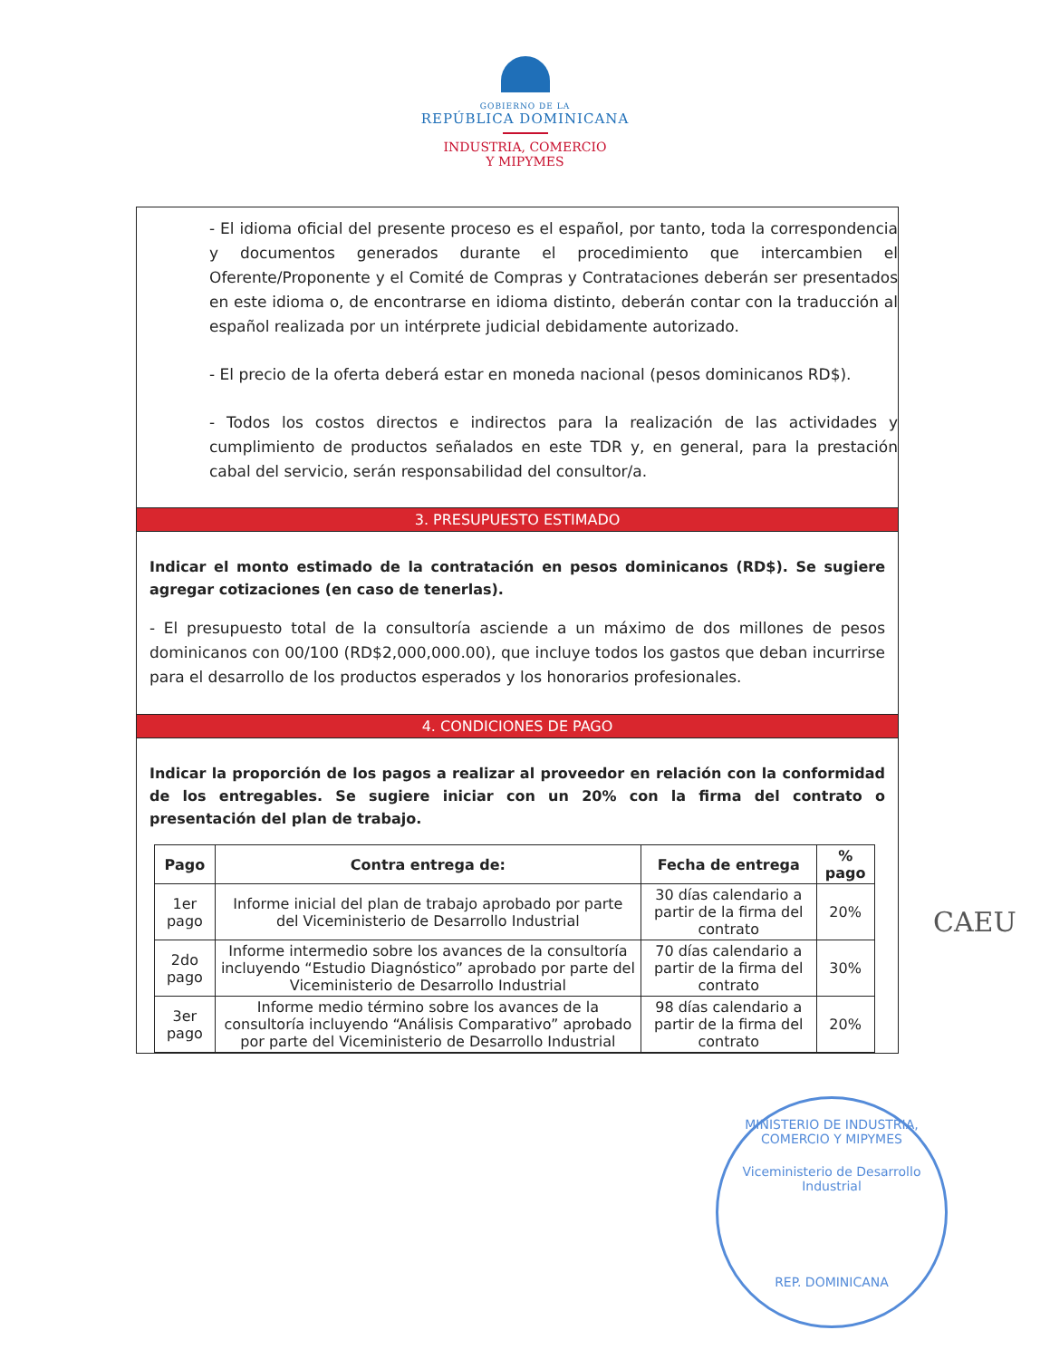GOBIERNO DE LA
REPÚBLICA DOMINICANA
INDUSTRIA, COMERCIO
Y MIPYMES
- El idioma oficial del presente proceso es el español, por tanto, toda la correspondencia y documentos generados durante el procedimiento que intercambien el Oferente/Proponente y el Comité de Compras y Contrataciones deberán ser presentados en este idioma o, de encontrarse en idioma distinto, deberán contar con la traducción al español realizada por un intérprete judicial debidamente autorizado.
- El precio de la oferta deberá estar en moneda nacional (pesos dominicanos RD$).
- Todos los costos directos e indirectos para la realización de las actividades y cumplimiento de productos señalados en este TDR y, en general, para la prestación cabal del servicio, serán responsabilidad del consultor/a.
3. PRESUPUESTO ESTIMADO
Indicar el monto estimado de la contratación en pesos dominicanos (RD$). Se sugiere agregar cotizaciones (en caso de tenerlas).
- El presupuesto total de la consultoría asciende a un máximo de dos millones de pesos dominicanos con 00/100 (RD$2,000,000.00), que incluye todos los gastos que deban incurrirse para el desarrollo de los productos esperados y los honorarios profesionales.
4. CONDICIONES DE PAGO
Indicar la proporción de los pagos a realizar al proveedor en relación con la conformidad de los entregables. Se sugiere iniciar con un 20% con la firma del contrato o presentación del plan de trabajo.
| Pago | Contra entrega de: | Fecha de entrega | % pago |
| --- | --- | --- | --- |
| 1er pago | Informe inicial del plan de trabajo aprobado por parte del Viceministerio de Desarrollo Industrial | 30 días calendario a partir de la firma del contrato | 20% |
| 2do pago | Informe intermedio sobre los avances de la consultoría incluyendo “Estudio Diagnóstico” aprobado por parte del Viceministerio de Desarrollo Industrial | 70 días calendario a partir de la firma del contrato | 30% |
| 3er pago | Informe medio término sobre los avances de la consultoría incluyendo “Análisis Comparativo” aprobado por parte del Viceministerio de Desarrollo Industrial | 98 días calendario a partir de la firma del contrato | 20% |
CAEU
MINISTERIO DE INDUSTRIA, COMERCIO Y MIPYMES
Viceministerio de Desarrollo Industrial
REP. DOMINICANA